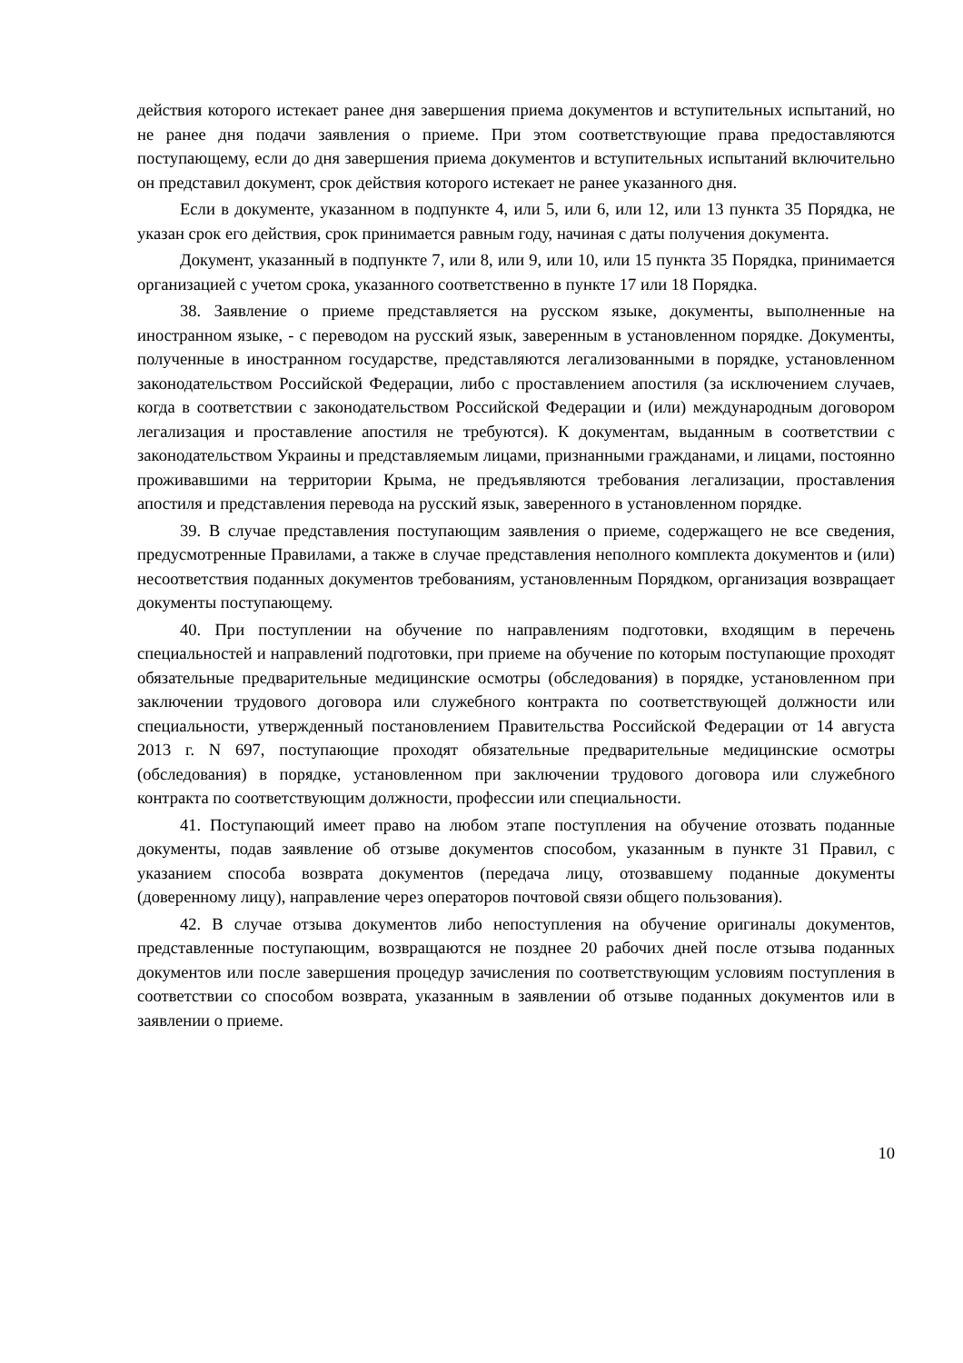действия которого истекает ранее дня завершения приема документов и вступительных испытаний, но не ранее дня подачи заявления о приеме. При этом соответствующие права предоставляются поступающему, если до дня завершения приема документов и вступительных испытаний включительно он представил документ, срок действия которого истекает не ранее указанного дня.
Если в документе, указанном в подпункте 4, или 5, или 6, или 12, или 13 пункта 35 Порядка, не указан срок его действия, срок принимается равным году, начиная с даты получения документа.
Документ, указанный в подпункте 7, или 8, или 9, или 10, или 15 пункта 35 Порядка, принимается организацией с учетом срока, указанного соответственно в пункте 17 или 18 Порядка.
38. Заявление о приеме представляется на русском языке, документы, выполненные на иностранном языке, - с переводом на русский язык, заверенным в установленном порядке. Документы, полученные в иностранном государстве, представляются легализованными в порядке, установленном законодательством Российской Федерации, либо с проставлением апостиля (за исключением случаев, когда в соответствии с законодательством Российской Федерации и (или) международным договором легализация и проставление апостиля не требуются). К документам, выданным в соответствии с законодательством Украины и представляемым лицами, признанными гражданами, и лицами, постоянно проживавшими на территории Крыма, не предъявляются требования легализации, проставления апостиля и представления перевода на русский язык, заверенного в установленном порядке.
39. В случае представления поступающим заявления о приеме, содержащего не все сведения, предусмотренные Правилами, а также в случае представления неполного комплекта документов и (или) несоответствия поданных документов требованиям, установленным Порядком, организация возвращает документы поступающему.
40. При поступлении на обучение по направлениям подготовки, входящим в перечень специальностей и направлений подготовки, при приеме на обучение по которым поступающие проходят обязательные предварительные медицинские осмотры (обследования) в порядке, установленном при заключении трудового договора или служебного контракта по соответствующей должности или специальности, утвержденный постановлением Правительства Российской Федерации от 14 августа 2013 г. N 697, поступающие проходят обязательные предварительные медицинские осмотры (обследования) в порядке, установленном при заключении трудового договора или служебного контракта по соответствующим должности, профессии или специальности.
41. Поступающий имеет право на любом этапе поступления на обучение отозвать поданные документы, подав заявление об отзыве документов способом, указанным в пункте 31 Правил, с указанием способа возврата документов (передача лицу, отозвавшему поданные документы (доверенному лицу), направление через операторов почтовой связи общего пользования).
42. В случае отзыва документов либо непоступления на обучение оригиналы документов, представленные поступающим, возвращаются не позднее 20 рабочих дней после отзыва поданных документов или после завершения процедур зачисления по соответствующим условиям поступления в соответствии со способом возврата, указанным в заявлении об отзыве поданных документов или в заявлении о приеме.
10